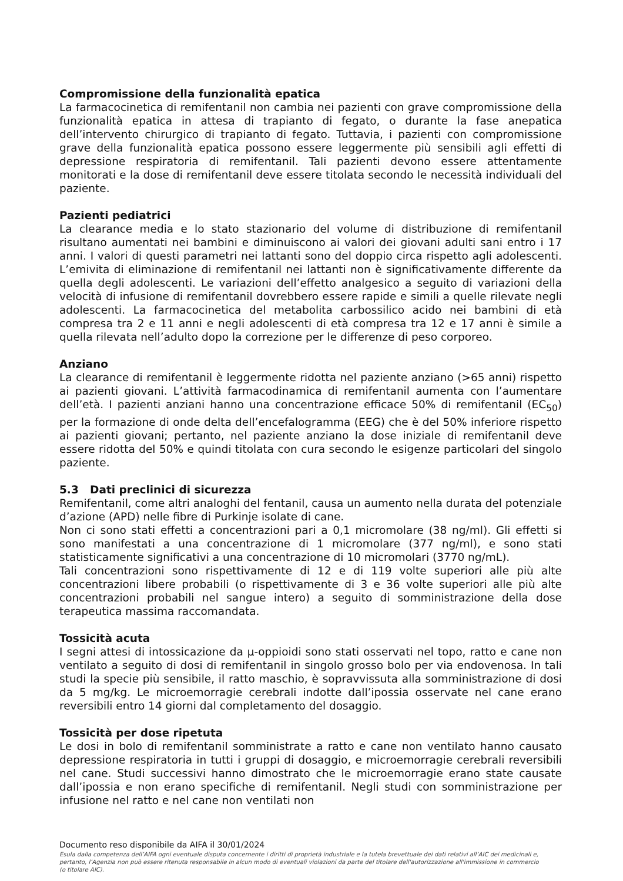Compromissione della funzionalità epatica
La farmacocinetica di remifentanil non cambia nei pazienti con grave compromissione della funzionalità epatica in attesa di trapianto di fegato, o durante la fase anepatica dell’intervento chirurgico di trapianto di fegato. Tuttavia, i pazienti con compromissione grave della funzionalità epatica possono essere leggermente più sensibili agli effetti di depressione respiratoria di remifentanil. Tali pazienti devono essere attentamente monitorati e la dose di remifentanil deve essere titolata secondo le necessità individuali del paziente.
Pazienti pediatrici
La clearance media e lo stato stazionario del volume di distribuzione di remifentanil risultano aumentati nei bambini e diminuiscono ai valori dei giovani adulti sani entro i 17 anni. I valori di questi parametri nei lattanti sono del doppio circa rispetto agli adolescenti. L’emivita di eliminazione di remifentanil nei lattanti non è significativamente differente da quella degli adolescenti. Le variazioni dell’effetto analgesico a seguito di variazioni della velocità di infusione di remifentanil dovrebbero essere rapide e simili a quelle rilevate negli adolescenti. La farmacocinetica del metabolita carbossilico acido nei bambini di età compresa tra 2 e 11 anni e negli adolescenti di età compresa tra 12 e 17 anni è simile a quella rilevata nell’adulto dopo la correzione per le differenze di peso corporeo.
Anziano
La clearance di remifentanil è leggermente ridotta nel paziente anziano (>65 anni) rispetto ai pazienti giovani. L’attività farmacodinamica di remifentanil aumenta con l’aumentare dell’età. I pazienti anziani hanno una concentrazione efficace 50% di remifentanil (EC<sub>50</sub>) per la formazione di onde delta dell’encefalogramma (EEG) che è del 50% inferiore rispetto ai pazienti giovani; pertanto, nel paziente anziano la dose iniziale di remifentanil deve essere ridotta del 50% e quindi titolata con cura secondo le esigenze particolari del singolo paziente.
5.3 Dati preclinici di sicurezza
Remifentanil, come altri analoghi del fentanil, causa un aumento nella durata del potenziale d’azione (APD) nelle fibre di Purkinje isolate di cane.
Non ci sono stati effetti a concentrazioni pari a 0,1 micromolare (38 ng/ml). Gli effetti si sono manifestati a una concentrazione di 1 micromolare (377 ng/ml), e sono stati statisticamente significativi a una concentrazione di 10 micromolari (3770 ng/mL).
Tali concentrazioni sono rispettivamente di 12 e di 119 volte superiori alle più alte concentrazioni libere probabili (o rispettivamente di 3 e 36 volte superiori alle più alte concentrazioni probabili nel sangue intero) a seguito di somministrazione della dose terapeutica massima raccomandata.
Tossicità acuta
I segni attesi di intossicazione da μ-oppioidi sono stati osservati nel topo, ratto e cane non ventilato a seguito di dosi di remifentanil in singolo grosso bolo per via endovenosa. In tali studi la specie più sensibile, il ratto maschio, è sopravvissuta alla somministrazione di dosi da 5 mg/kg. Le microemorragie cerebrali indotte dall’ipossia osservate nel cane erano reversibili entro 14 giorni dal completamento del dosaggio.
Tossicità per dose ripetuta
Le dosi in bolo di remifentanil somministrate a ratto e cane non ventilato hanno causato depressione respiratoria in tutti i gruppi di dosaggio, e microemorragie cerebrali reversibili nel cane. Studi successivi hanno dimostrato che le microemorragie erano state causate dall’ipossia e non erano specifiche di remifentanil. Negli studi con somministrazione per infusione nel ratto e nel cane non ventilati non
Documento reso disponibile da AIFA il 30/01/2024
Esula dalla competenza dell’AIFA ogni eventuale disputa concernente i diritti di proprietà industriale e la tutela brevettuale dei dati relativi all’AIC dei medicinali e, pertanto, l’Agenzia non può essere ritenuta responsabile in alcun modo di eventuali violazioni da parte del titolare dell'autorizzazione all'immissione in commercio (o titolare AIC).